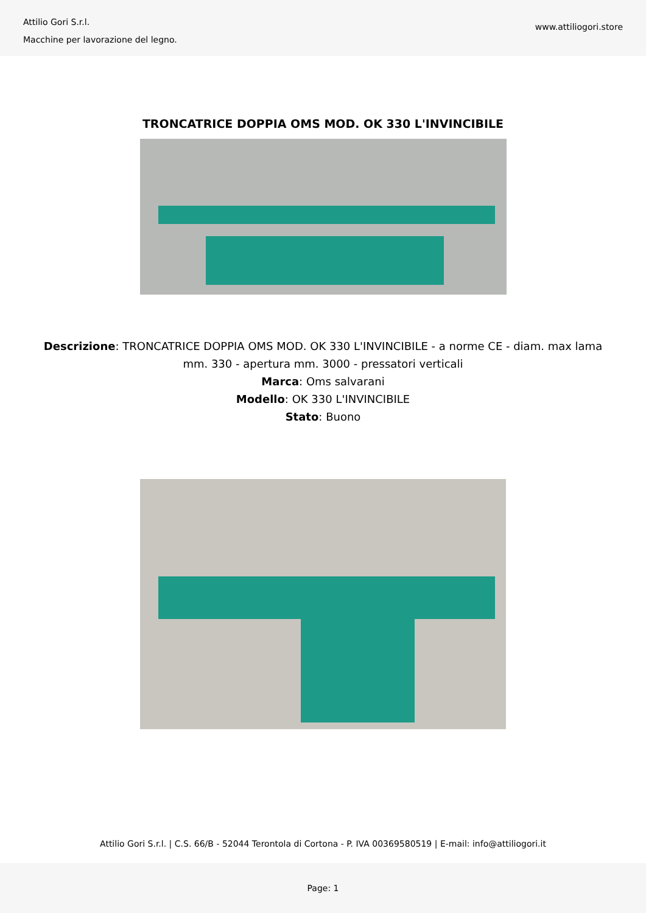Attilio Gori S.r.l.
Macchine per lavorazione del legno.
www.attiliogori.store
TRONCATRICE DOPPIA OMS MOD. OK 330 L'INVINCIBILE
Descrizione: TRONCATRICE DOPPIA OMS MOD. OK 330 L'INVINCIBILE - a norme CE - diam. max lama mm. 330 - apertura mm. 3000 - pressatori verticali
Marca: Oms salvarani
Modello: OK 330 L'INVINCIBILE
Stato: Buono
Attilio Gori S.r.l. | C.S. 66/B - 52044 Terontola di Cortona - P. IVA 00369580519 | E-mail: info@attiliogori.it
Page: 1